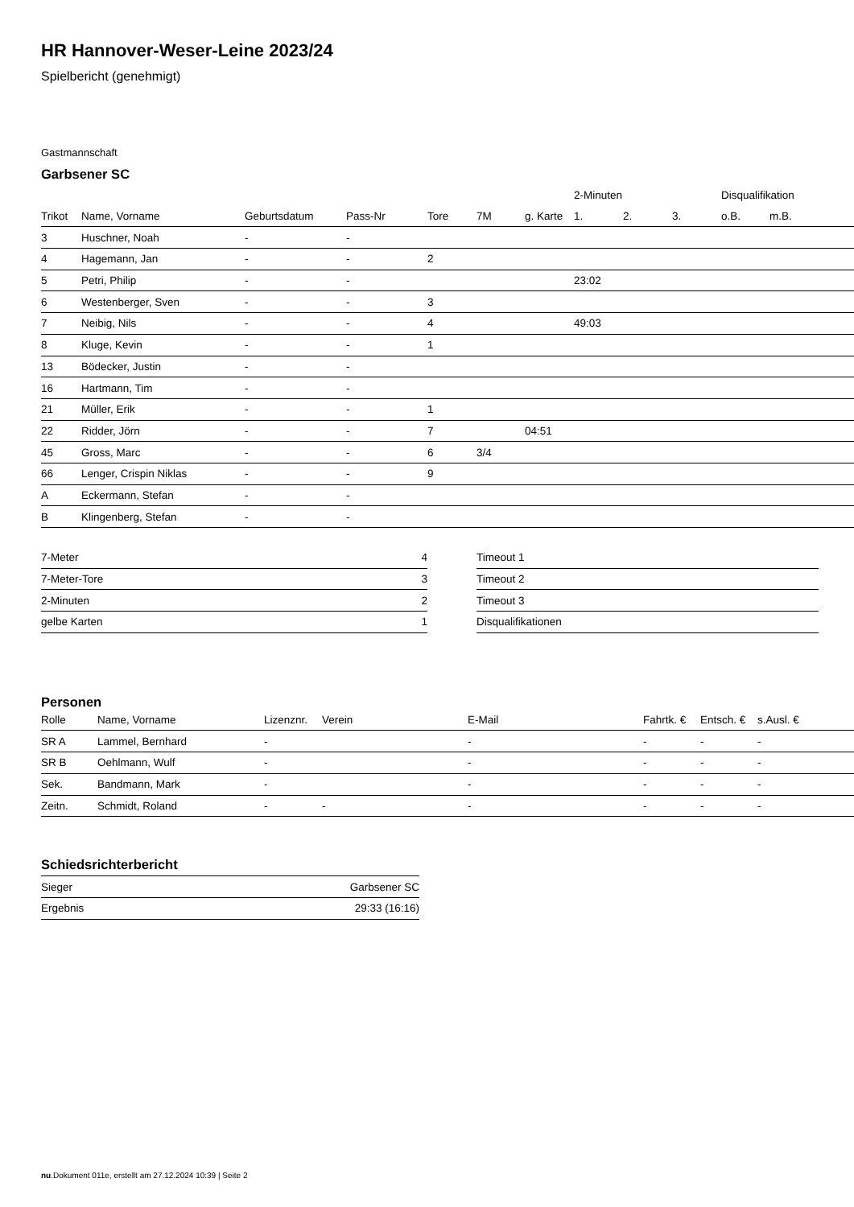HR Hannover-Weser-Leine 2023/24
Spielbericht (genehmigt)
Gastmannschaft
Garbsener SC
| | | | | | | | 2-Minuten | | | Disqualifikation | |
| --- | --- | --- | --- | --- | --- | --- | --- | --- | --- | --- | --- |
| Trikot | Name, Vorname | Geburtsdatum | Pass-Nr | Tore | 7M | g. Karte | 1. | 2. | 3. | o.B. | m.B. |
| 3 | Huschner, Noah | - | - | | | | | | | | |
| 4 | Hagemann, Jan | - | - | 2 | | | | | | | |
| 5 | Petri, Philip | - | - | | | | 23:02 | | | | |
| 6 | Westenberger, Sven | - | - | 3 | | | | | | | |
| 7 | Neibig, Nils | - | - | 4 | | | 49:03 | | | | |
| 8 | Kluge, Kevin | - | - | 1 | | | | | | | |
| 13 | Bödecker, Justin | - | - | | | | | | | | |
| 16 | Hartmann, Tim | - | - | | | | | | | | |
| 21 | Müller, Erik | - | - | 1 | | | | | | | |
| 22 | Ridder, Jörn | - | - | 7 | | 04:51 | | | | | |
| 45 | Gross, Marc | - | - | 6 | 3/4 | | | | | | |
| 66 | Lenger, Crispin Niklas | - | - | 9 | | | | | | | |
| A | Eckermann, Stefan | - | - | | | | | | | | |
| B | Klingenberg, Stefan | - | - | | | | | | | | |
| 7-Meter | 4 |
| 7-Meter-Tore | 3 |
| 2-Minuten | 2 |
| gelbe Karten | 1 |
| Timeout 1 |
| Timeout 2 |
| Timeout 3 |
| Disqualifikationen |
Personen
| Rolle | Name, Vorname | Lizenznr. | Verein | E-Mail | Fahrtk. € | Entsch. € | s.Ausl. € |
| --- | --- | --- | --- | --- | --- | --- | --- |
| SR A | Lammel, Bernhard | - | | - | - | - | - |
| SR B | Oehlmann, Wulf | - | | - | - | - | - |
| Sek. | Bandmann, Mark | - | | - | - | - | - |
| Zeitn. | Schmidt, Roland | - | - | - | - | - | - |
Schiedsrichterbericht
| Sieger | Garbsener SC |
| Ergebnis | 29:33 (16:16) |
nu.Dokument 011e, erstellt am 27.12.2024 10:39 | Seite 2